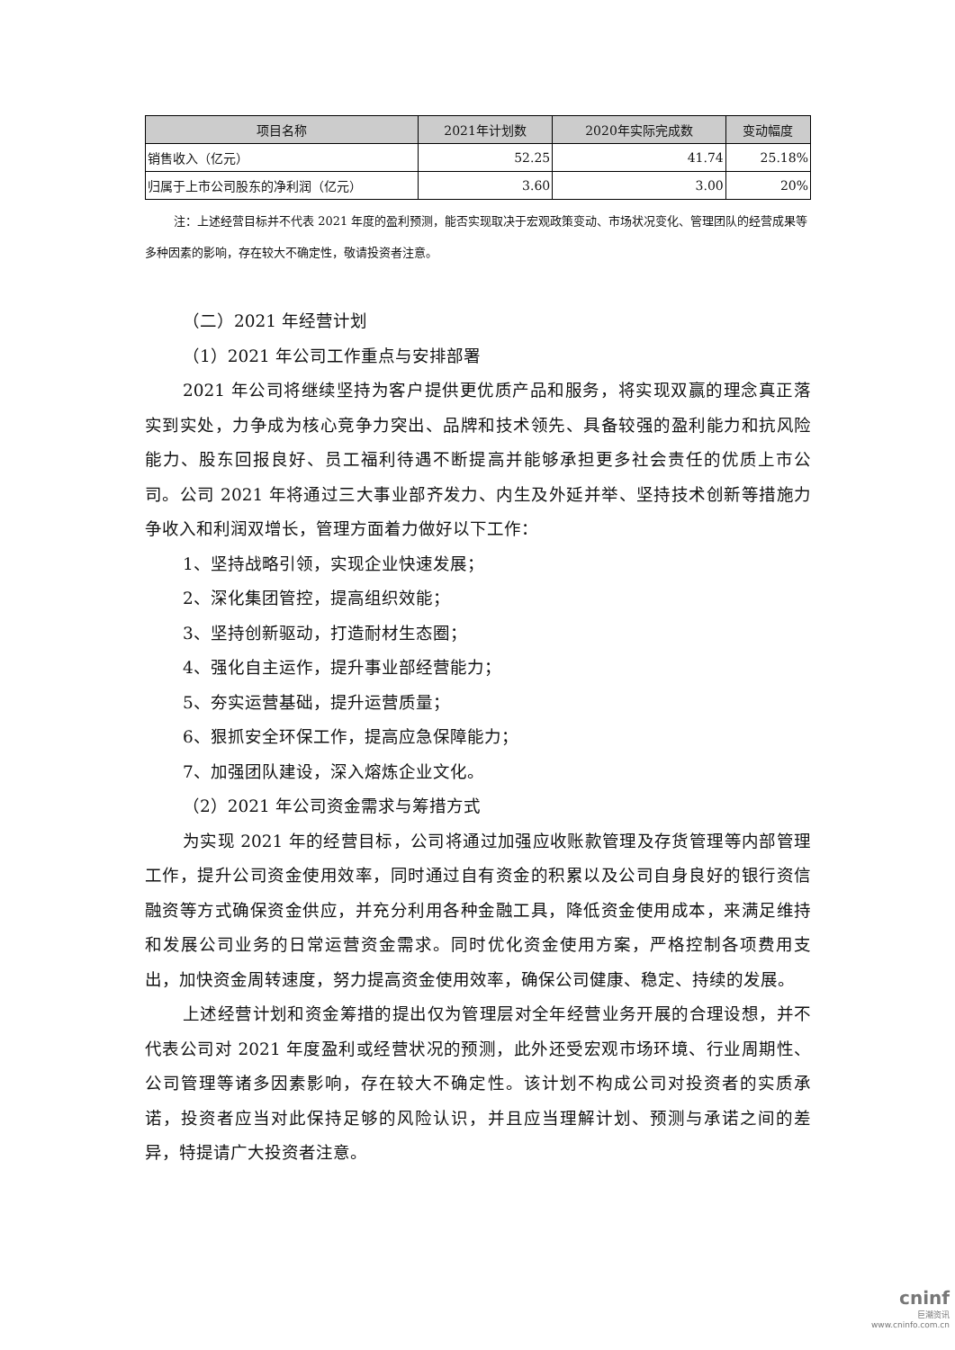| 项目名称 | 2021年计划数 | 2020年实际完成数 | 变动幅度 |
| --- | --- | --- | --- |
| 销售收入（亿元） | 52.25 | 41.74 | 25.18% |
| 归属于上市公司股东的净利润（亿元） | 3.60 | 3.00 | 20% |
注：上述经营目标并不代表 2021 年度的盈利预测，能否实现取决于宏观政策变动、市场状况变化、管理团队的经营成果等多种因素的影响，存在较大不确定性，敬请投资者注意。
（二）2021 年经营计划
（1）2021 年公司工作重点与安排部署
2021 年公司将继续坚持为客户提供更优质产品和服务，将实现双赢的理念真正落实到实处，力争成为核心竞争力突出、品牌和技术领先、具备较强的盈利能力和抗风险能力、股东回报良好、员工福利待遇不断提高并能够承担更多社会责任的优质上市公司。公司 2021 年将通过三大事业部齐发力、内生及外延并举、坚持技术创新等措施力争收入和利润双增长，管理方面着力做好以下工作：
1、坚持战略引领，实现企业快速发展；
2、深化集团管控，提高组织效能；
3、坚持创新驱动，打造耐材生态圈；
4、强化自主运作，提升事业部经营能力；
5、夯实运营基础，提升运营质量；
6、狠抓安全环保工作，提高应急保障能力；
7、加强团队建设，深入熔炼企业文化。
（2）2021 年公司资金需求与筹措方式
为实现 2021 年的经营目标，公司将通过加强应收账款管理及存货管理等内部管理工作，提升公司资金使用效率，同时通过自有资金的积累以及公司自身良好的银行资信融资等方式确保资金供应，并充分利用各种金融工具，降低资金使用成本，来满足维持和发展公司业务的日常运营资金需求。同时优化资金使用方案，严格控制各项费用支出，加快资金周转速度，努力提高资金使用效率，确保公司健康、稳定、持续的发展。
上述经营计划和资金筹措的提出仅为管理层对全年经营业务开展的合理设想，并不代表公司对 2021 年度盈利或经营状况的预测，此外还受宏观市场环境、行业周期性、公司管理等诸多因素影响，存在较大不确定性。该计划不构成公司对投资者的实质承诺，投资者应当对此保持足够的风险认识，并且应当理解计划、预测与承诺之间的差异，特提请广大投资者注意。
cninf
巨潮资讯
www.cninfo.com.cn